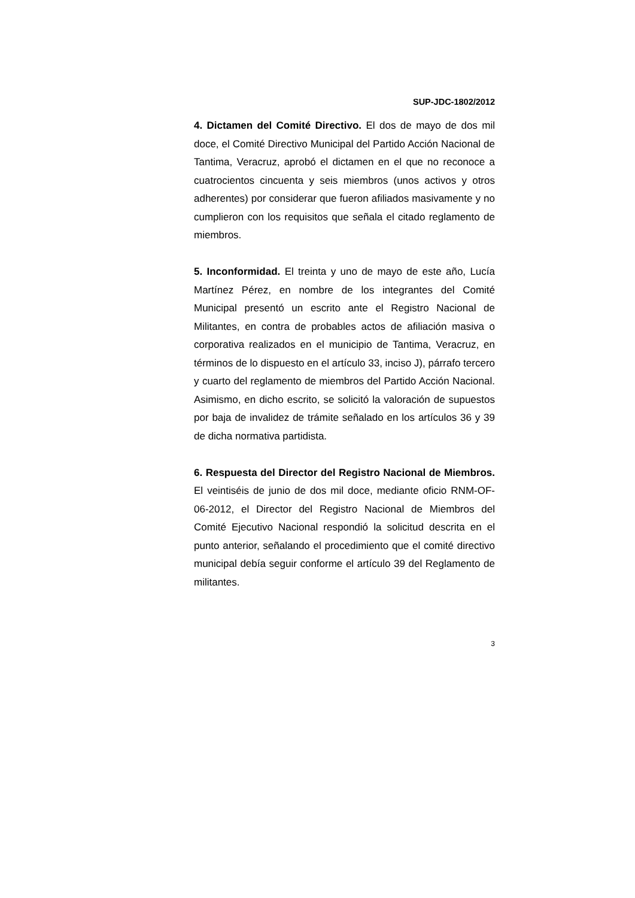SUP-JDC-1802/2012
4. Dictamen del Comité Directivo. El dos de mayo de dos mil doce, el Comité Directivo Municipal del Partido Acción Nacional de Tantima, Veracruz, aprobó el dictamen en el que no reconoce a cuatrocientos cincuenta y seis miembros (unos activos y otros adherentes) por considerar que fueron afiliados masivamente y no cumplieron con los requisitos que señala el citado reglamento de miembros.
5. Inconformidad. El treinta y uno de mayo de este año, Lucía Martínez Pérez, en nombre de los integrantes del Comité Municipal presentó un escrito ante el Registro Nacional de Militantes, en contra de probables actos de afiliación masiva o corporativa realizados en el municipio de Tantima, Veracruz, en términos de lo dispuesto en el artículo 33, inciso J), párrafo tercero y cuarto del reglamento de miembros del Partido Acción Nacional. Asimismo, en dicho escrito, se solicitó la valoración de supuestos por baja de invalidez de trámite señalado en los artículos 36 y 39 de dicha normativa partidista.
6. Respuesta del Director del Registro Nacional de Miembros. El veintiséis de junio de dos mil doce, mediante oficio RNM-OF-06-2012, el Director del Registro Nacional de Miembros del Comité Ejecutivo Nacional respondió la solicitud descrita en el punto anterior, señalando el procedimiento que el comité directivo municipal debía seguir conforme el artículo 39 del Reglamento de militantes.
3